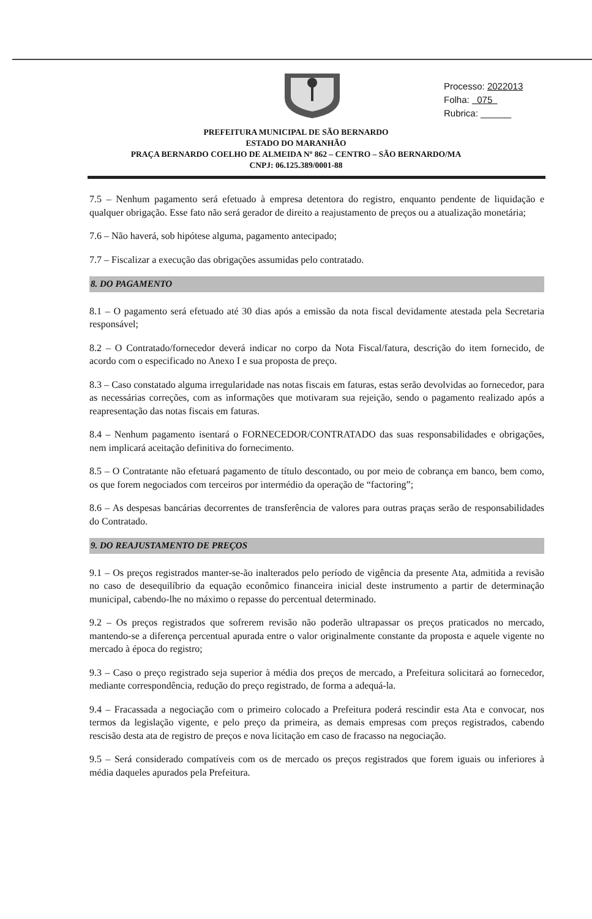Processo: 2022013
Folha: 075
Rubrica: ______
PREFEITURA MUNICIPAL DE SÃO BERNARDO
ESTADO DO MARANHÃO
PRAÇA BERNARDO COELHO DE ALMEIDA Nº 862 – CENTRO – SÃO BERNARDO/MA
CNPJ: 06.125.389/0001-88
7.5 – Nenhum pagamento será efetuado à empresa detentora do registro, enquanto pendente de liquidação e qualquer obrigação. Esse fato não será gerador de direito a reajustamento de preços ou a atualização monetária;
7.6 – Não haverá, sob hipótese alguma, pagamento antecipado;
7.7 – Fiscalizar a execução das obrigações assumidas pelo contratado.
8. DO PAGAMENTO
8.1 – O pagamento será efetuado até 30 dias após a emissão da nota fiscal devidamente atestada pela Secretaria responsável;
8.2 – O Contratado/fornecedor deverá indicar no corpo da Nota Fiscal/fatura, descrição do item fornecido, de acordo com o especificado no Anexo I e sua proposta de preço.
8.3 – Caso constatado alguma irregularidade nas notas fiscais em faturas, estas serão devolvidas ao fornecedor, para as necessárias correções, com as informações que motivaram sua rejeição, sendo o pagamento realizado após a reapresentação das notas fiscais em faturas.
8.4 – Nenhum pagamento isentará o FORNECEDOR/CONTRATADO das suas responsabilidades e obrigações, nem implicará aceitação definitiva do fornecimento.
8.5 – O Contratante não efetuará pagamento de título descontado, ou por meio de cobrança em banco, bem como, os que forem negociados com terceiros por intermédio da operação de “factoring”;
8.6 – As despesas bancárias decorrentes de transferência de valores para outras praças serão de responsabilidades do Contratado.
9. DO REAJUSTAMENTO DE PREÇOS
9.1 – Os preços registrados manter-se-ão inalterados pelo período de vigência da presente Ata, admitida a revisão no caso de desequilíbrio da equação econômico financeira inicial deste instrumento a partir de determinação municipal, cabendo-lhe no máximo o repasse do percentual determinado.
9.2 – Os preços registrados que sofrerem revisão não poderão ultrapassar os preços praticados no mercado, mantendo-se a diferença percentual apurada entre o valor originalmente constante da proposta e aquele vigente no mercado à época do registro;
9.3 – Caso o preço registrado seja superior à média dos preços de mercado, a Prefeitura solicitará ao fornecedor, mediante correspondência, redução do preço registrado, de forma a adequá-la.
9.4 – Fracassada a negociação com o primeiro colocado a Prefeitura poderá rescindir esta Ata e convocar, nos termos da legislação vigente, e pelo preço da primeira, as demais empresas com preços registrados, cabendo rescisão desta ata de registro de preços e nova licitação em caso de fracasso na negociação.
9.5 – Será considerado compatíveis com os de mercado os preços registrados que forem iguais ou inferiores à média daqueles apurados pela Prefeitura.